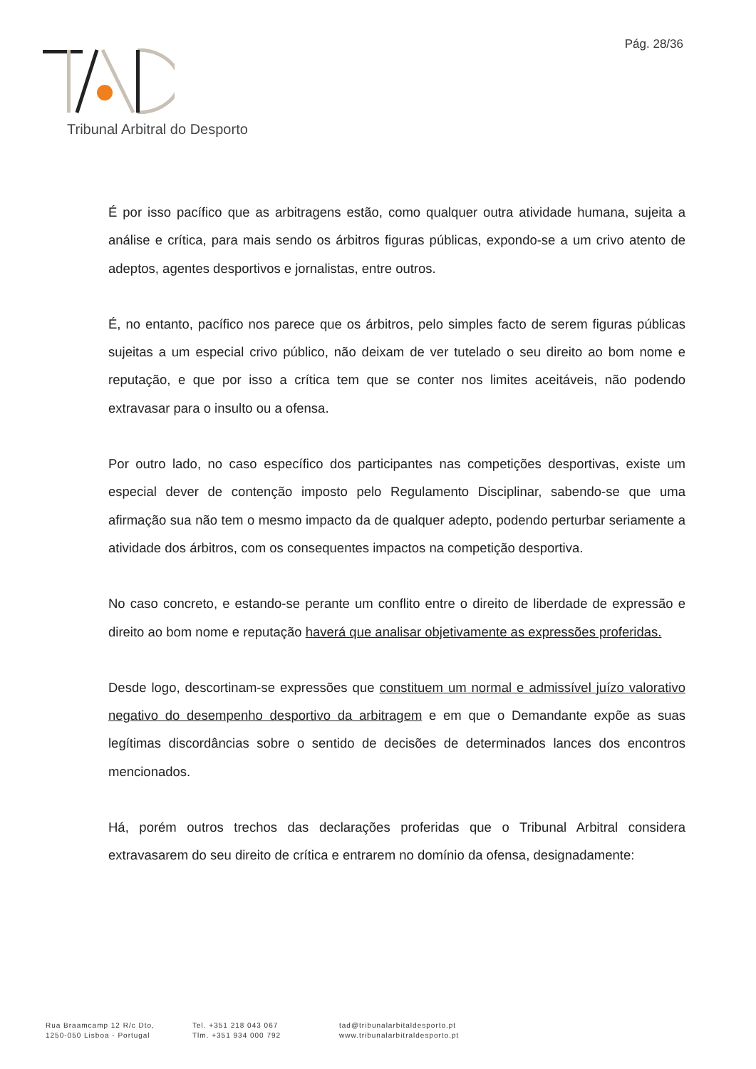Pág. 28/36
Tribunal Arbitral do Desporto
É por isso pacífico que as arbitragens estão, como qualquer outra atividade humana, sujeita a análise e crítica, para mais sendo os árbitros figuras públicas, expondo-se a um crivo atento de adeptos, agentes desportivos e jornalistas, entre outros.
É, no entanto, pacífico nos parece que os árbitros, pelo simples facto de serem figuras públicas sujeitas a um especial crivo público, não deixam de ver tutelado o seu direito ao bom nome e reputação, e que por isso a crítica tem que se conter nos limites aceitáveis, não podendo extravasar para o insulto ou a ofensa.
Por outro lado, no caso específico dos participantes nas competições desportivas, existe um especial dever de contenção imposto pelo Regulamento Disciplinar, sabendo-se que uma afirmação sua não tem o mesmo impacto da de qualquer adepto, podendo perturbar seriamente a atividade dos árbitros, com os consequentes impactos na competição desportiva.
No caso concreto, e estando-se perante um conflito entre o direito de liberdade de expressão e direito ao bom nome e reputação haverá que analisar objetivamente as expressões proferidas.
Desde logo, descortinam-se expressões que constituem um normal e admissível juízo valorativo negativo do desempenho desportivo da arbitragem e em que o Demandante expõe as suas legítimas discordâncias sobre o sentido de decisões de determinados lances dos encontros mencionados.
Há, porém outros trechos das declarações proferidas que o Tribunal Arbitral considera extravasarem do seu direito de crítica e entrarem no domínio da ofensa, designadamente:
Rua Braamcamp 12 R/c Dto,
1250-050 Lisboa - Portugal
Tel. +351 218 043 067
Tlm. +351 934 000 792
tad@tribunalarbitaldesporto.pt
www.tribunalarbitraldesporto.pt